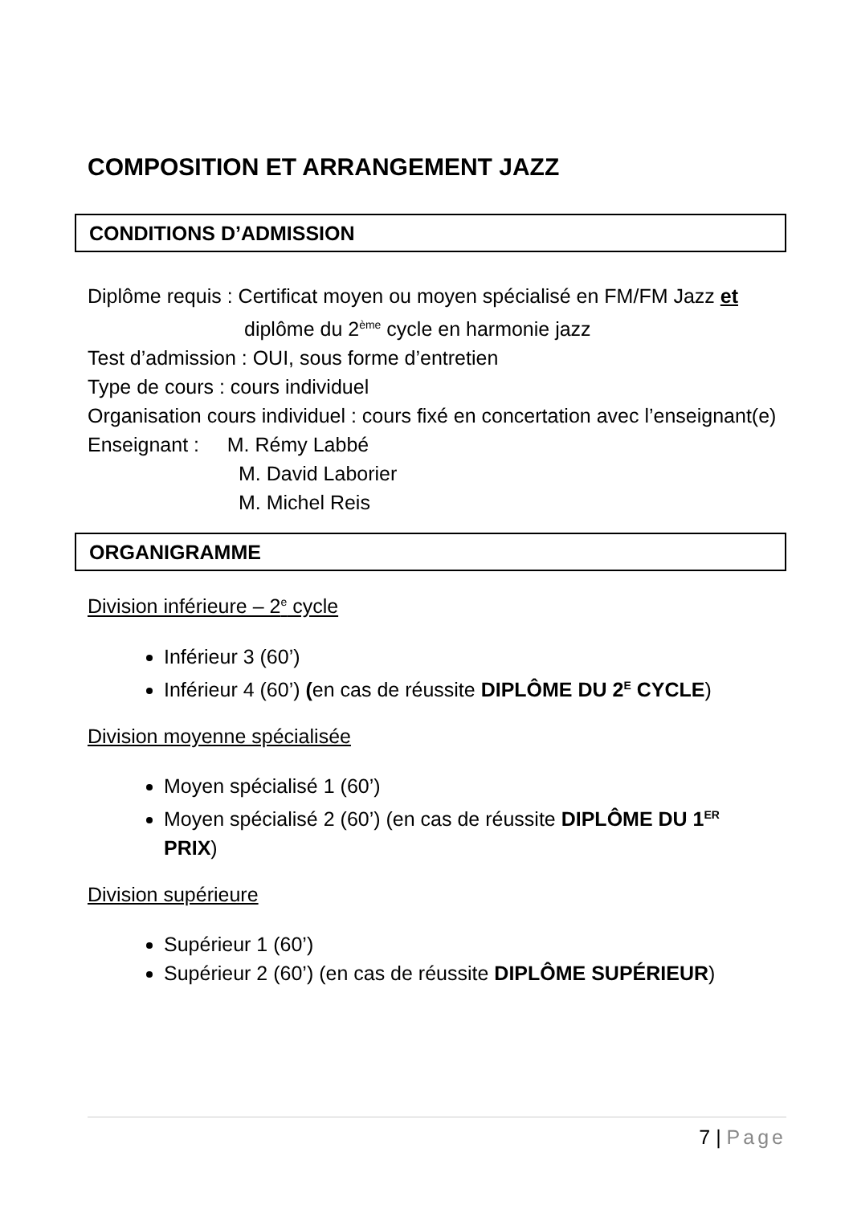COMPOSITION ET ARRANGEMENT JAZZ
CONDITIONS D’ADMISSION
Diplôme requis : Certificat moyen ou moyen spécialisé en FM/FM Jazz et
diplôme du 2<sup>ème</sup> cycle en harmonie jazz
Test d’admission : OUI, sous forme d’entretien
Type de cours : cours individuel
Organisation cours individuel : cours fixé en concertation avec l’enseignant(e)
Enseignant : M. Rémy Labbé
M. David Laborier
M. Michel Reis
ORGANIGRAMME
Division inférieure – 2<sup>e</sup> cycle
Inférieur 3 (60’)
Inférieur 4 (60’) (en cas de réussite DIPLÔME DU 2<sup>E</sup> CYCLE)
Division moyenne spécialisée
Moyen spécialisé 1 (60’)
Moyen spécialisé 2 (60’) (en cas de réussite DIPLÔME DU 1<sup>ER</sup>
PRIX)
Division supérieure
Supérieur 1 (60’)
Supérieur 2 (60’) (en cas de réussite DIPLÔME SUPÉRIEUR)
7 | Page